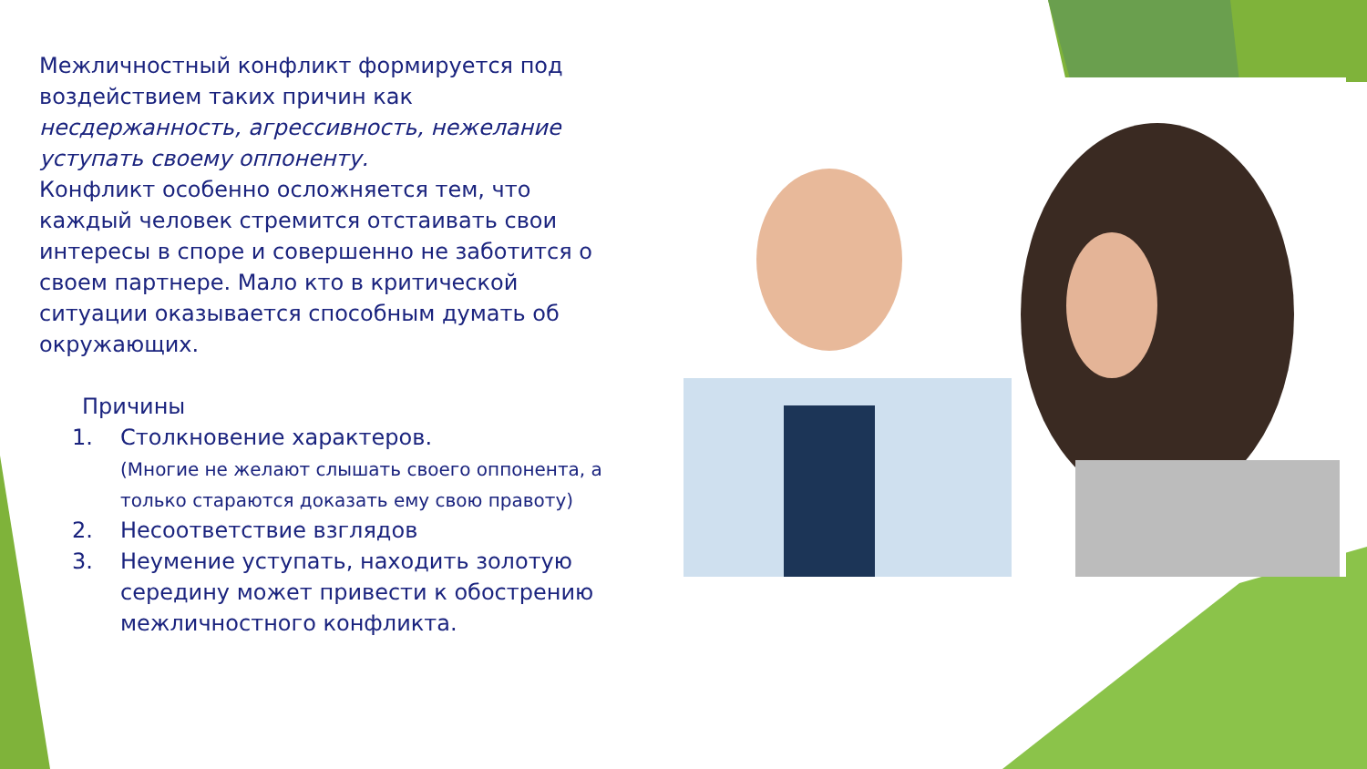Межличностный конфликт формируется под воздействием таких причин как несдержанность, агрессивность, нежелание уступать своему оппоненту.
Конфликт особенно осложняется тем, что каждый человек стремится отстаивать свои интересы в споре и совершенно не заботится о своем партнере. Мало кто в критической ситуации оказывается способным думать об окружающих.
Причины
1. Столкновение характеров.
(Многие не желают слышать своего оппонента, а только стараются доказать ему свою правоту)
2. Несоответствие взглядов
3. Неумение уступать, находить золотую середину может привести к обострению межличностного конфликта.